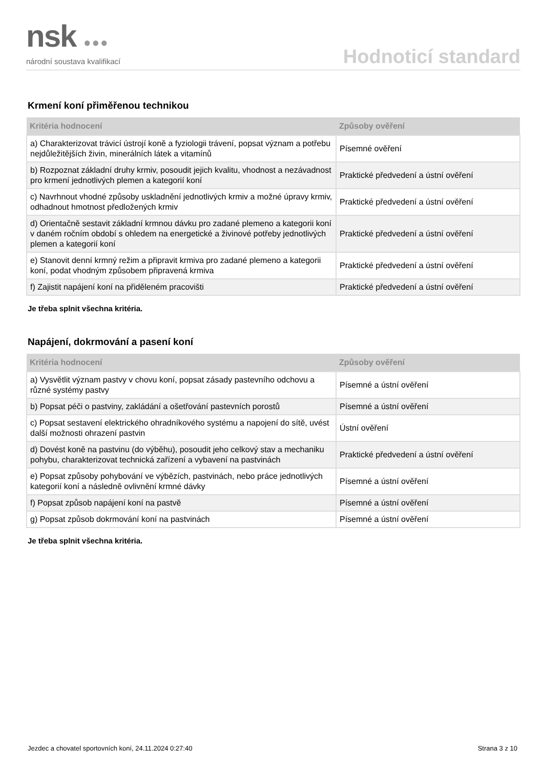nsk ●●●
národní soustava kvalifikací
Hodnoticí standard
Krmení koní přiměřenou technikou
| Kritéria hodnocení | Způsoby ověření |
| --- | --- |
| a) Charakterizovat trávicí ústrojí koně a fyziologii trávení, popsat význam a potřebu nejdůležitějších živin, minerálních látek a vitamínů | Písemné ověření |
| b) Rozpoznat základní druhy krmiv, posoudit jejich kvalitu, vhodnost a nezávadnost pro krmení jednotlivých plemen a kategorií koní | Praktické předvedení a ústní ověření |
| c) Navrhnout vhodné způsoby uskladnění jednotlivých krmiv a možné úpravy krmiv, odhadnout hmotnost předložených krmiv | Praktické předvedení a ústní ověření |
| d) Orientačně sestavit základní krmnou dávku pro zadané plemeno a kategorii koní v daném ročním období s ohledem na energetické a živinové potřeby jednotlivých plemen a kategorií koní | Praktické předvedení a ústní ověření |
| e) Stanovit denní krmný režim a připravit krmiva pro zadané plemeno a kategorii koní, podat vhodným způsobem připravená krmiva | Praktické předvedení a ústní ověření |
| f) Zajistit napájení koní na přiděleném pracovišti | Praktické předvedení a ústní ověření |
Je třeba splnit všechna kritéria.
Napájení, dokrmování a pasení koní
| Kritéria hodnocení | Způsoby ověření |
| --- | --- |
| a) Vysvětlit význam pastvy v chovu koní, popsat zásady pastevního odchovu a různé systémy pastvy | Písemné a ústní ověření |
| b) Popsat péči o pastviny, zakládání a ošetřování pastevních porostů | Písemné a ústní ověření |
| c) Popsat sestavení elektrického ohradníkového systému a napojení do sítě, uvést další možnosti ohrazení pastvin | Ústní ověření |
| d) Dovést koně na pastvinu (do výběhu), posoudit jeho celkový stav a mechaniku pohybu, charakterizovat technická zařízení a vybavení na pastvinách | Praktické předvedení a ústní ověření |
| e) Popsat způsoby pohybování ve výbězích, pastvinách, nebo práce jednotlivých kategorií koní a následně ovlivnění krmné dávky | Písemné a ústní ověření |
| f) Popsat způsob napájení koní na pastvě | Písemné a ústní ověření |
| g) Popsat způsob dokrmování koní na pastvinách | Písemné a ústní ověření |
Je třeba splnit všechna kritéria.
Jezdec a chovatel sportovních koní, 24.11.2024 0:27:40 Strana 3 z 10